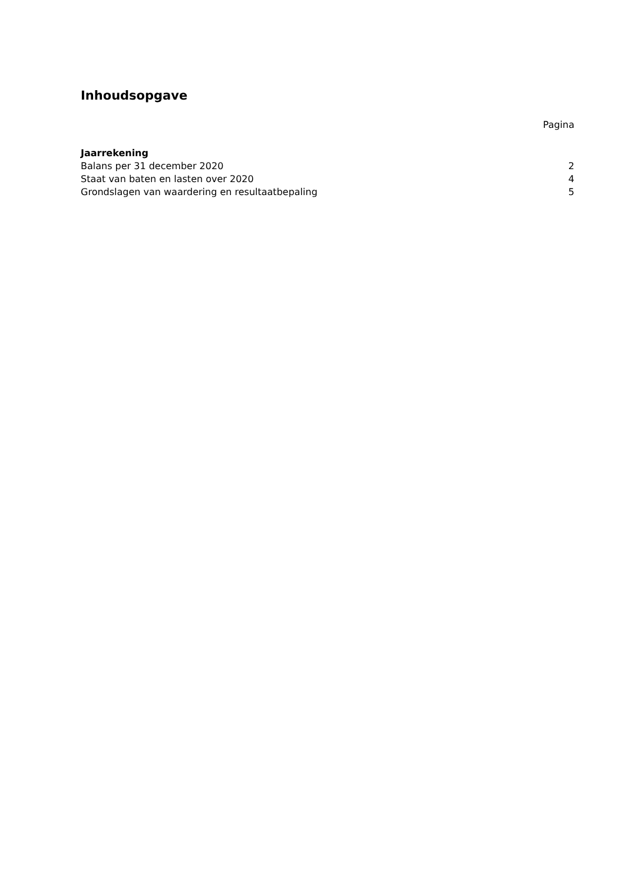Inhoudsopgave
Pagina
Jaarrekening
Balans per 31 december 2020 2
Staat van baten en lasten over 2020 4
Grondslagen van waardering en resultaatbepaling 5